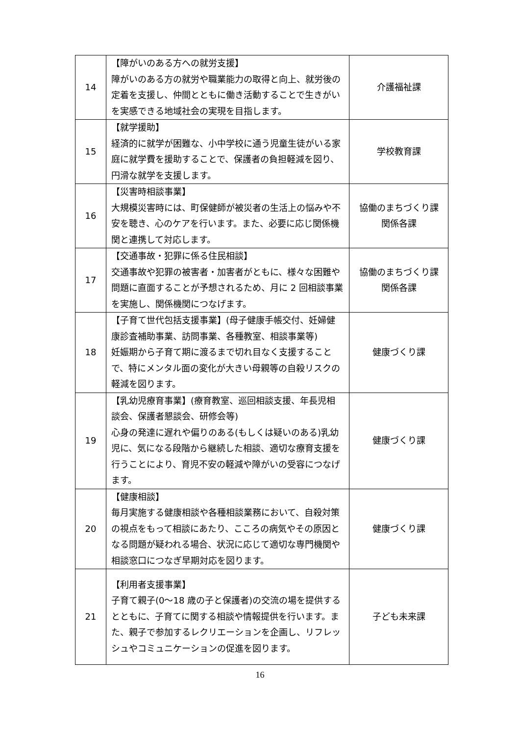| 14 | 【障がいのある方への就労支援】 障がいのある方の就労や職業能力の取得と向上、就労後の定着を支援し、仲間とともに働き活動することで生きがいを実感できる地域社会の実現を目指します。 | 介護福祉課 |
| 15 | 【就学援助】 経済的に就学が困難な、小中学校に通う児童生徒がいる家庭に就学費を援助することで、保護者の負担軽減を図り、円滑な就学を支援します。 | 学校教育課 |
| 16 | 【災害時相談事業】 大規模災害時には、町保健師が被災者の生活上の悩みや不安を聴き、心のケアを行います。また、必要に応じ関係機関と連携して対応します。 | 協働のまちづくり課 関係各課 |
| 17 | 【交通事故・犯罪に係る住民相談】 交通事故や犯罪の被害者・加害者がともに、様々な困難や問題に直面することが予想されるため、月に 2 回相談事業を実施し、関係機関につなげます。 | 協働のまちづくり課 関係各課 |
| 18 | 【子育て世代包括支援事業】(母子健康手帳交付、妊婦健康診査補助事業、訪問事業、各種教室、相談事業等) 妊娠期から子育て期に渡るまで切れ目なく支援することで、特にメンタル面の変化が大きい母親等の自殺リスクの軽減を図ります。 | 健康づくり課 |
| 19 | 【乳幼児療育事業】(療育教室、巡回相談支援、年長児相談会、保護者懇談会、研修会等) 心身の発達に遅れや偏りのある(もしくは疑いのある)乳幼児に、気になる段階から継続した相談、適切な療育支援を行うことにより、育児不安の軽減や障がいの受容につなげます。 | 健康づくり課 |
| 20 | 【健康相談】 毎月実施する健康相談や各種相談業務において、自殺対策の視点をもって相談にあたり、こころの病気やその原因となる問題が疑われる場合、状況に応じて適切な専門機関や相談窓口につなぎ早期対応を図ります。 | 健康づくり課 |
| 21 | 【利用者支援事業】 子育て親子(0～18 歳の子と保護者)の交流の場を提供するとともに、子育てに関する相談や情報提供を行います。また、親子で参加するレクリエーションを企画し、リフレッシュやコミュニケーションの促進を図ります。 | 子ども未来課 |
16